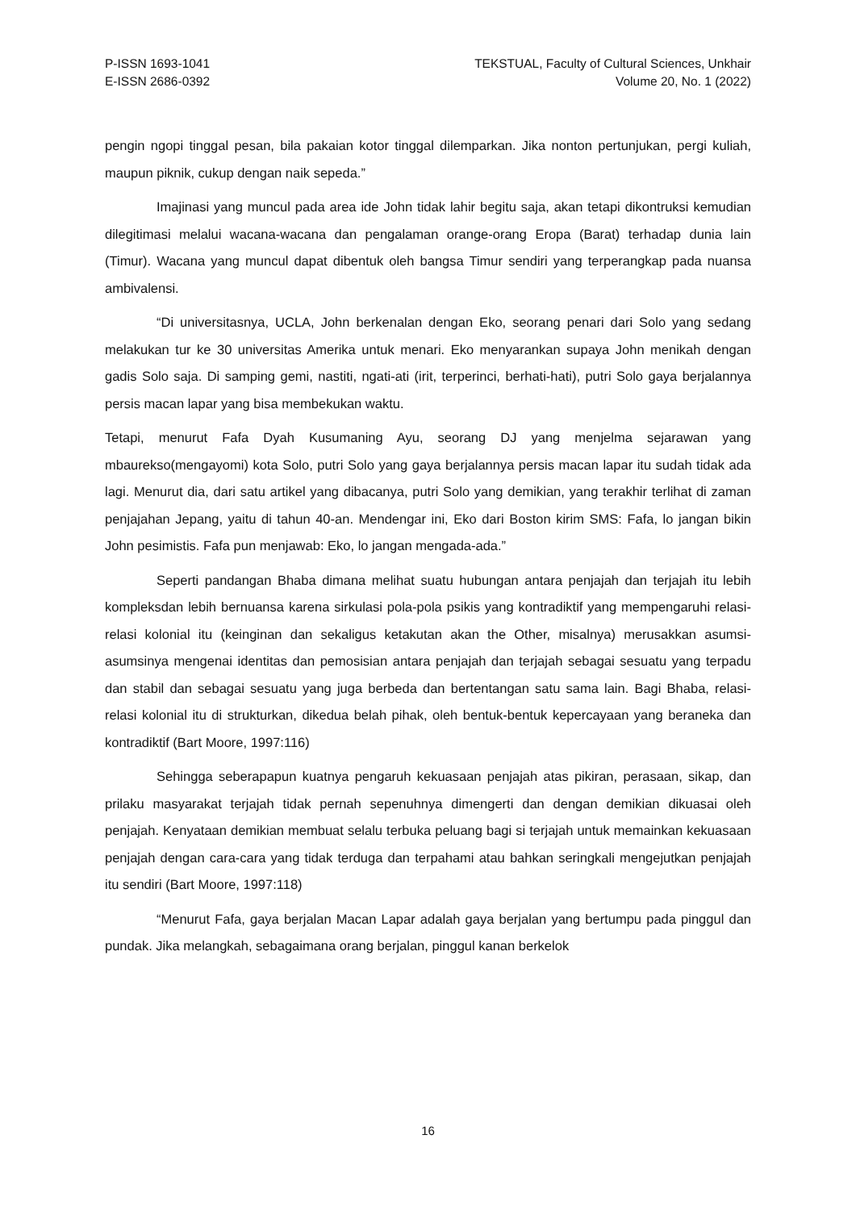P-ISSN 1693-1041
E-ISSN 2686-0392
TEKSTUAL, Faculty of Cultural Sciences, Unkhair
Volume 20, No. 1 (2022)
pengin ngopi tinggal pesan, bila pakaian kotor tinggal dilemparkan. Jika nonton pertunjukan, pergi kuliah, maupun piknik, cukup dengan naik sepeda.”
Imajinasi yang muncul pada area ide John tidak lahir begitu saja, akan tetapi dikontruksi kemudian dilegitimasi melalui wacana-wacana dan pengalaman orange-orang Eropa (Barat) terhadap dunia lain (Timur). Wacana yang muncul dapat dibentuk oleh bangsa Timur sendiri yang terperangkap pada nuansa ambivalensi.
“Di universitasnya, UCLA, John berkenalan dengan Eko, seorang penari dari Solo yang sedang melakukan tur ke 30 universitas Amerika untuk menari. Eko menyarankan supaya John menikah dengan gadis Solo saja. Di samping gemi, nastiti, ngati-ati (irit, terperinci, berhati-hati), putri Solo gaya berjalannya persis macan lapar yang bisa membekukan waktu.
Tetapi, menurut Fafa Dyah Kusumaning Ayu, seorang DJ yang menjelma sejarawan yang mbaurekso(mengayomi) kota Solo, putri Solo yang gaya berjalannya persis macan lapar itu sudah tidak ada lagi. Menurut dia, dari satu artikel yang dibacanya, putri Solo yang demikian, yang terakhir terlihat di zaman penjajahan Jepang, yaitu di tahun 40-an. Mendengar ini, Eko dari Boston kirim SMS: Fafa, lo jangan bikin John pesimistis. Fafa pun menjawab: Eko, lo jangan mengada-ada.”
Seperti pandangan Bhaba dimana melihat suatu hubungan antara penjajah dan terjajah itu lebih kompleksdan lebih bernuansa karena sirkulasi pola-pola psikis yang kontradiktif yang mempengaruhi relasi-relasi kolonial itu (keinginan dan sekaligus ketakutan akan the Other, misalnya) merusakkan asumsi-asumsinya mengenai identitas dan pemosisian antara penjajah dan terjajah sebagai sesuatu yang terpadu dan stabil dan sebagai sesuatu yang juga berbeda dan bertentangan satu sama lain. Bagi Bhaba, relasi-relasi kolonial itu di strukturkan, dikedua belah pihak, oleh bentuk-bentuk kepercayaan yang beraneka dan kontradiktif (Bart Moore, 1997:116)
Sehingga seberapapun kuatnya pengaruh kekuasaan penjajah atas pikiran, perasaan, sikap, dan prilaku masyarakat terjajah tidak pernah sepenuhnya dimengerti dan dengan demikian dikuasai oleh penjajah. Kenyataan demikian membuat selalu terbuka peluang bagi si terjajah untuk memainkan kekuasaan penjajah dengan cara-cara yang tidak terduga dan terpahami atau bahkan seringkali mengejutkan penjajah itu sendiri (Bart Moore, 1997:118)
“Menurut Fafa, gaya berjalan Macan Lapar adalah gaya berjalan yang bertumpu pada pinggul dan pundak. Jika melangkah, sebagaimana orang berjalan, pinggul kanan berkelok
16